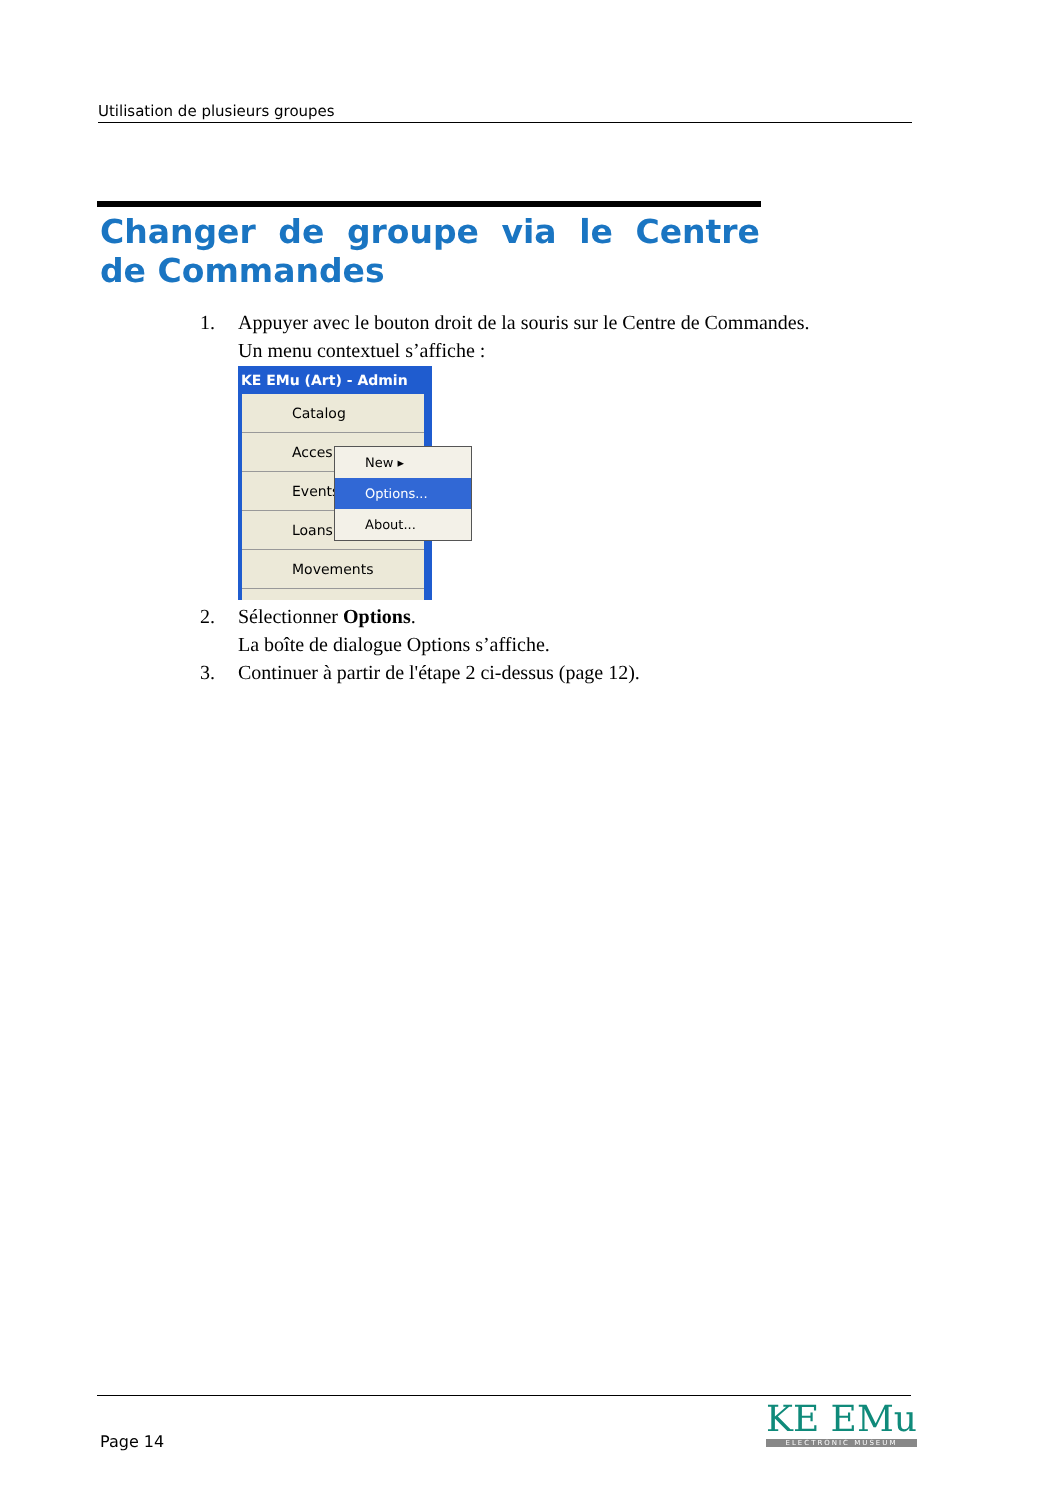Utilisation de plusieurs groupes
Changer de groupe via le Centre de Commandes
1. Appuyer avec le bouton droit de la souris sur le Centre de Commandes.
Un menu contextuel s’affiche :
KE EMu (Art) - Admin
Catalog
Acces
Events
Loans
Movements
New ▸
Options...
About...
2. Sélectionner Options.
La boîte de dialogue Options s’affiche.
3. Continuer à partir de l'étape 2 ci-dessus (page 12).
Page 14
KE EMu
ELECTRONIC MUSEUM